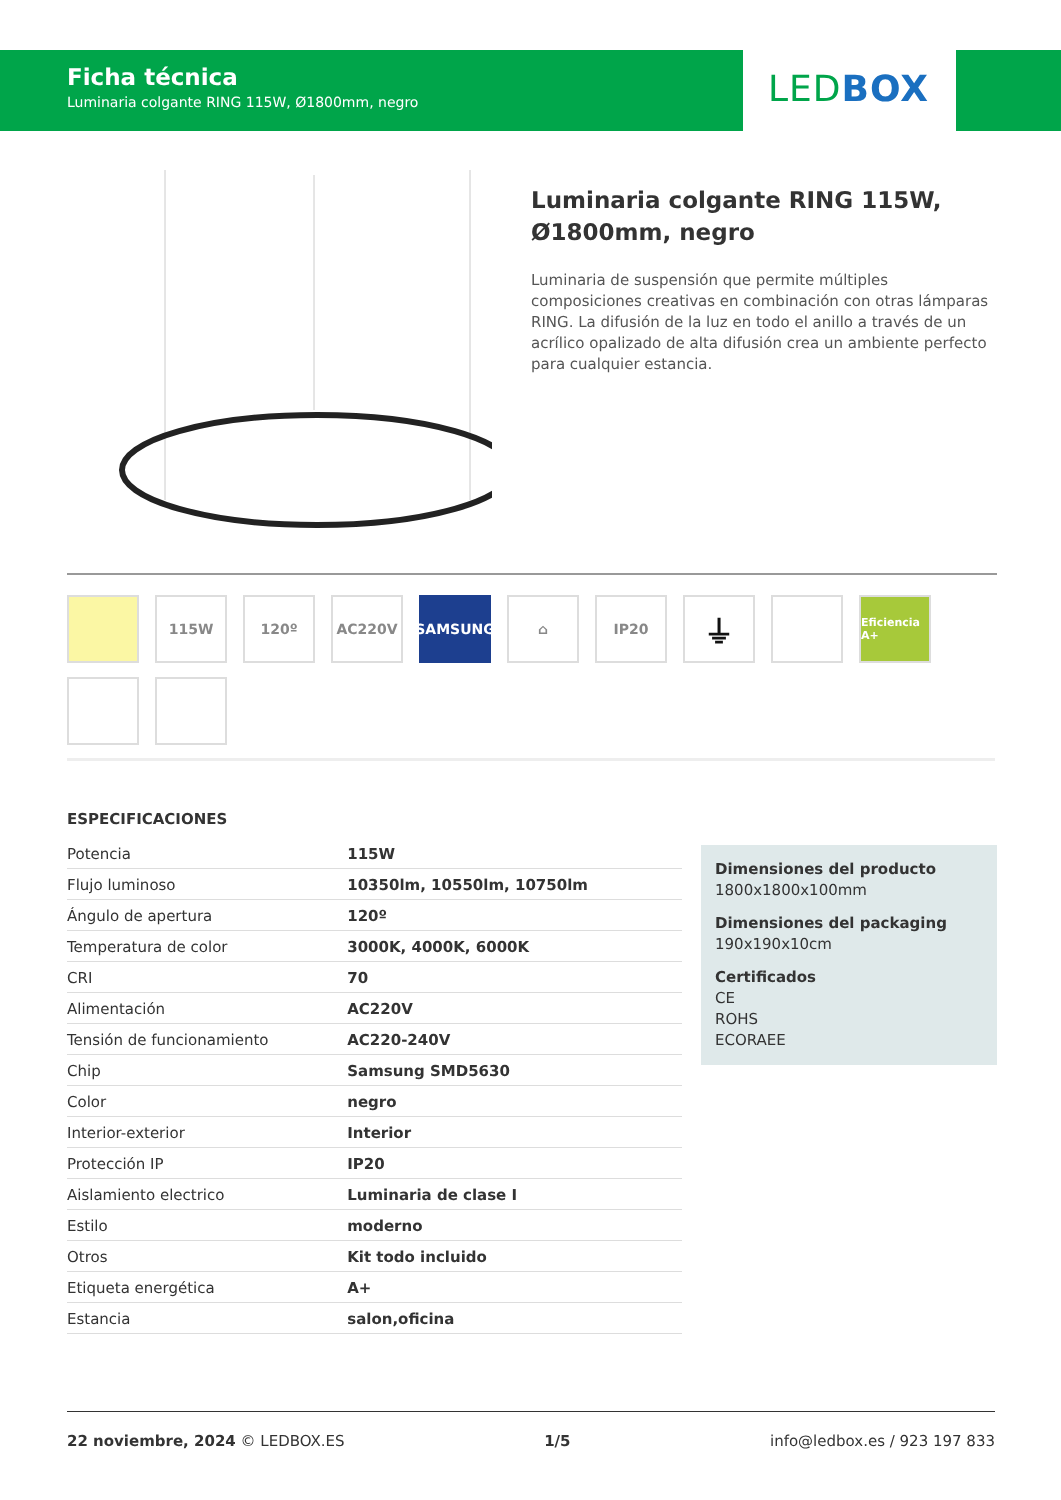Ficha técnica
Luminaria colgante RING 115W, Ø1800mm, negro
LEDBOX
Luminaria colgante RING 115W, Ø1800mm, negro
Luminaria de suspensión que permite múltiples composiciones creativas en combinación con otras lámparas RING. La difusión de la luz en todo el anillo a través de un acrílico opalizado de alta difusión crea un ambiente perfecto para cualquier estancia.
115W
120º
AC220V
SAMSUNG
⌂
IP20
⏚
Eficiencia A+
ESPECIFICACIONES
| Potencia | 115W |
| Flujo luminoso | 10350lm, 10550lm, 10750lm |
| Ángulo de apertura | 120º |
| Temperatura de color | 3000K, 4000K, 6000K |
| CRI | 70 |
| Alimentación | AC220V |
| Tensión de funcionamiento | AC220-240V |
| Chip | Samsung SMD5630 |
| Color | negro |
| Interior-exterior | Interior |
| Protección IP | IP20 |
| Aislamiento electrico | Luminaria de clase I |
| Estilo | moderno |
| Otros | Kit todo incluido |
| Etiqueta energética | A+ |
| Estancia | salon,oficina |
Dimensiones del producto
1800x1800x100mm
Dimensiones del packaging
190x190x10cm
Certificados
CE
ROHS
ECORAEE
22 noviembre, 2024 © LEDBOX.ES 1/5 info@ledbox.es / 923 197 833